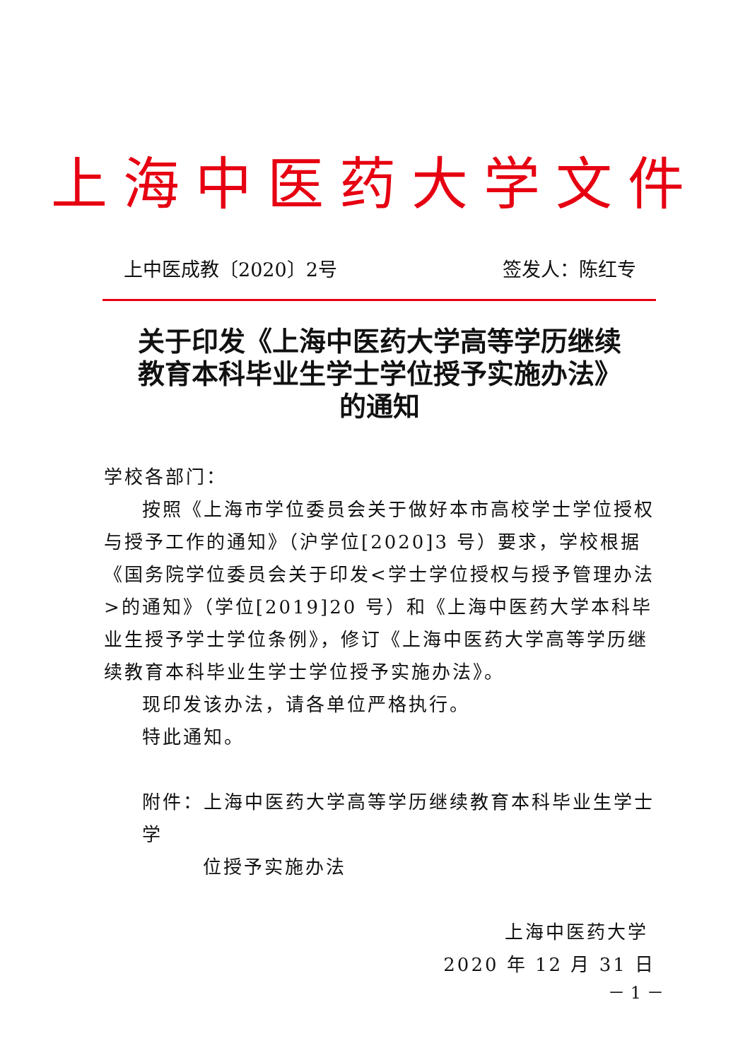上海中医药大学文件
上中医成教〔2020〕2号 签发人：陈红专
关于印发《上海中医药大学高等学历继续
教育本科毕业生学士学位授予实施办法》
的通知
学校各部门：
按照《上海市学位委员会关于做好本市高校学士学位授权与授予工作的通知》（沪学位[2020]3 号）要求，学校根据《国务院学位委员会关于印发<学士学位授权与授予管理办法>的通知》（学位[2019]20 号）和《上海中医药大学本科毕业生授予学士学位条例》，修订《上海中医药大学高等学历继续教育本科毕业生学士学位授予实施办法》。
现印发该办法，请各单位严格执行。
特此通知。
附件：上海中医药大学高等学历继续教育本科毕业生学士学
位授予实施办法
上海中医药大学
2020 年 12 月 31 日
－ 1 －